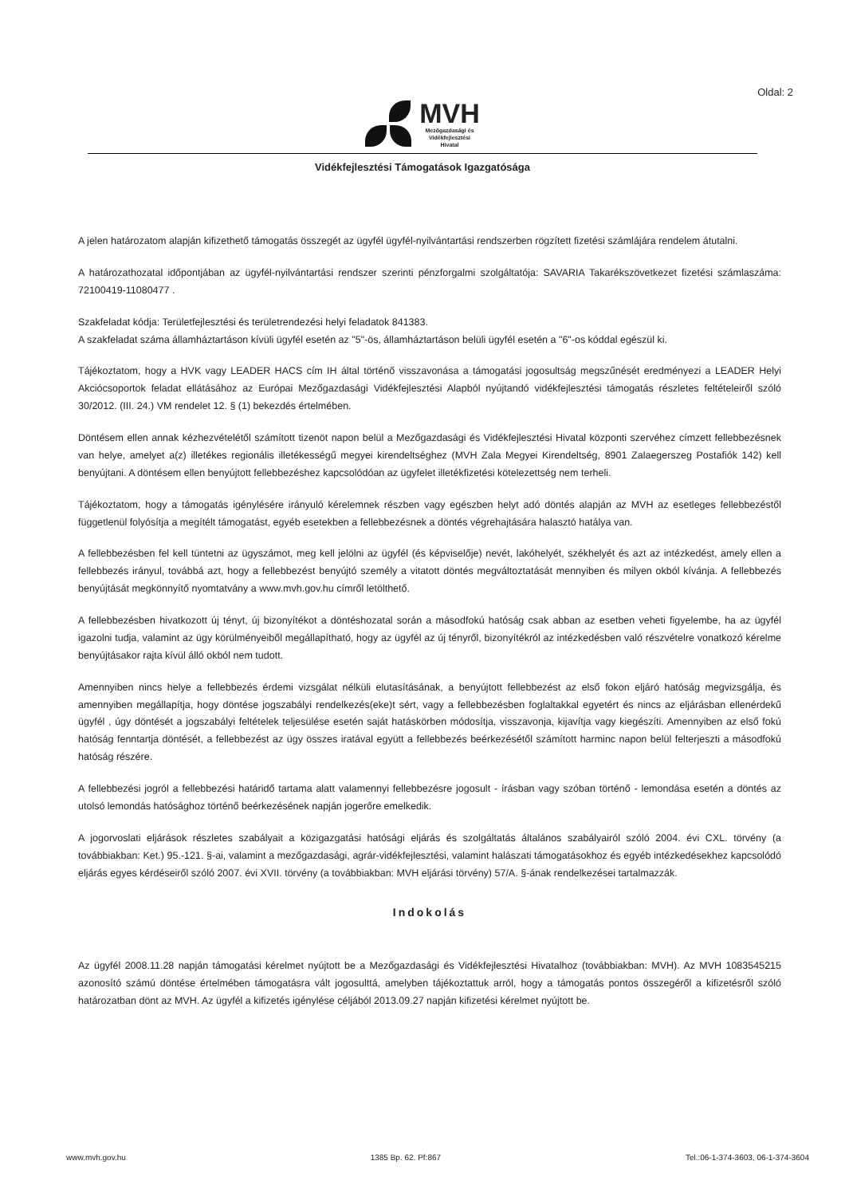Oldal: 2
MVH
Mezőgazdasági és
Vidékfejlesztési
Hivatal
Vidékfejlesztési Támogatások Igazgatósága
A jelen határozatom alapján kifizethető támogatás összegét az ügyfél ügyfél-nyilvántartási rendszerben rögzített fizetési számlájára rendelem átutalni.
A határozathozatal időpontjában az ügyfél-nyilvántartási rendszer szerinti pénzforgalmi szolgáltatója: SAVARIA Takarékszövetkezet fizetési számlaszáma: 72100419-11080477 .
Szakfeladat kódja: Területfejlesztési és területrendezési helyi feladatok 841383.
A szakfeladat száma államháztartáson kívüli ügyfél esetén az "5"-ös, államháztartáson belüli ügyfél esetén a "6"-os kóddal egészül ki.
Tájékoztatom, hogy a HVK vagy LEADER HACS cím IH által történő visszavonása a támogatási jogosultság megszűnését eredményezi a LEADER Helyi Akciócsoportok feladat ellátásához az Európai Mezőgazdasági Vidékfejlesztési Alapból nyújtandó vidékfejlesztési támogatás részletes feltételeiről szóló 30/2012. (III. 24.) VM rendelet 12. § (1) bekezdés értelmében.
Döntésem ellen annak kézhezvételétől számított tizenöt napon belül a Mezőgazdasági és Vidékfejlesztési Hivatal központi szervéhez címzett fellebbezésnek van helye, amelyet a(z) illetékes regionális illetékességű megyei kirendeltséghez (MVH Zala Megyei Kirendeltség, 8901 Zalaegerszeg Postafiók 142) kell benyújtani. A döntésem ellen benyújtott fellebbezéshez kapcsolódóan az ügyfelet illetékfizetési kötelezettség nem terheli.
Tájékoztatom, hogy a támogatás igénylésére irányuló kérelemnek részben vagy egészben helyt adó döntés alapján az MVH az esetleges fellebbezéstől függetlenül folyósítja a megítélt támogatást, egyéb esetekben a fellebbezésnek a döntés végrehajtására halasztó hatálya van.
A fellebbezésben fel kell tüntetni az ügyszámot, meg kell jelölni az ügyfél (és képviselője) nevét, lakóhelyét, székhelyét és azt az intézkedést, amely ellen a fellebbezés irányul, továbbá azt, hogy a fellebbezést benyújtó személy a vitatott döntés megváltoztatását mennyiben és milyen okból kívánja. A fellebbezés benyújtását megkönnyítő nyomtatvány a www.mvh.gov.hu címről letölthető.
A fellebbezésben hivatkozott új tényt, új bizonyítékot a döntéshozatal során a másodfokú hatóság csak abban az esetben veheti figyelembe, ha az ügyfél igazolni tudja, valamint az ügy körülményeiből megállapítható, hogy az ügyfél az új tényről, bizonyítékról az intézkedésben való részvételre vonatkozó kérelme benyújtásakor rajta kívül álló okból nem tudott.
Amennyiben nincs helye a fellebbezés érdemi vizsgálat nélküli elutasításának, a benyújtott fellebbezést az első fokon eljáró hatóság megvizsgálja, és amennyiben megállapítja, hogy döntése jogszabályi rendelkezés(eke)t sért, vagy a fellebbezésben foglaltakkal egyetért és nincs az eljárásban ellenérdekű ügyfél , úgy döntését a jogszabályi feltételek teljesülése esetén saját hatáskörben módosítja, visszavonja, kijavítja vagy kiegészíti. Amennyiben az első fokú hatóság fenntartja döntését, a fellebbezést az ügy összes iratával együtt a fellebbezés beérkezésétől számított harminc napon belül felterjeszti a másodfokú hatóság részére.
A fellebbezési jogról a fellebbezési határidő tartama alatt valamennyi fellebbezésre jogosult - írásban vagy szóban történő - lemondása esetén a döntés az utolsó lemondás hatósághoz történő beérkezésének napján jogerőre emelkedik.
A jogorvoslati eljárások részletes szabályait a közigazgatási hatósági eljárás és szolgáltatás általános szabályairól szóló 2004. évi CXL. törvény (a továbbiakban: Ket.) 95.-121. §-ai, valamint a mezőgazdasági, agrár-vidékfejlesztési, valamint halászati támogatásokhoz és egyéb intézkedésekhez kapcsolódó eljárás egyes kérdéseiről szóló 2007. évi XVII. törvény (a továbbiakban: MVH eljárási törvény) 57/A. §-ának rendelkezései tartalmazzák.
Indokolás
Az ügyfél 2008.11.28 napján támogatási kérelmet nyújtott be a Mezőgazdasági és Vidékfejlesztési Hivatalhoz (továbbiakban: MVH). Az MVH 1083545215 azonosító számú döntése értelmében támogatásra vált jogosulttá, amelyben tájékoztattuk arról, hogy a támogatás pontos összegéről a kifizetésről szóló határozatban dönt az MVH. Az ügyfél a kifizetés igénylése céljából 2013.09.27 napján kifizetési kérelmet nyújtott be.
www.mvh.gov.hu 1385 Bp. 62. Pf:867 Tel.:06-1-374-3603, 06-1-374-3604